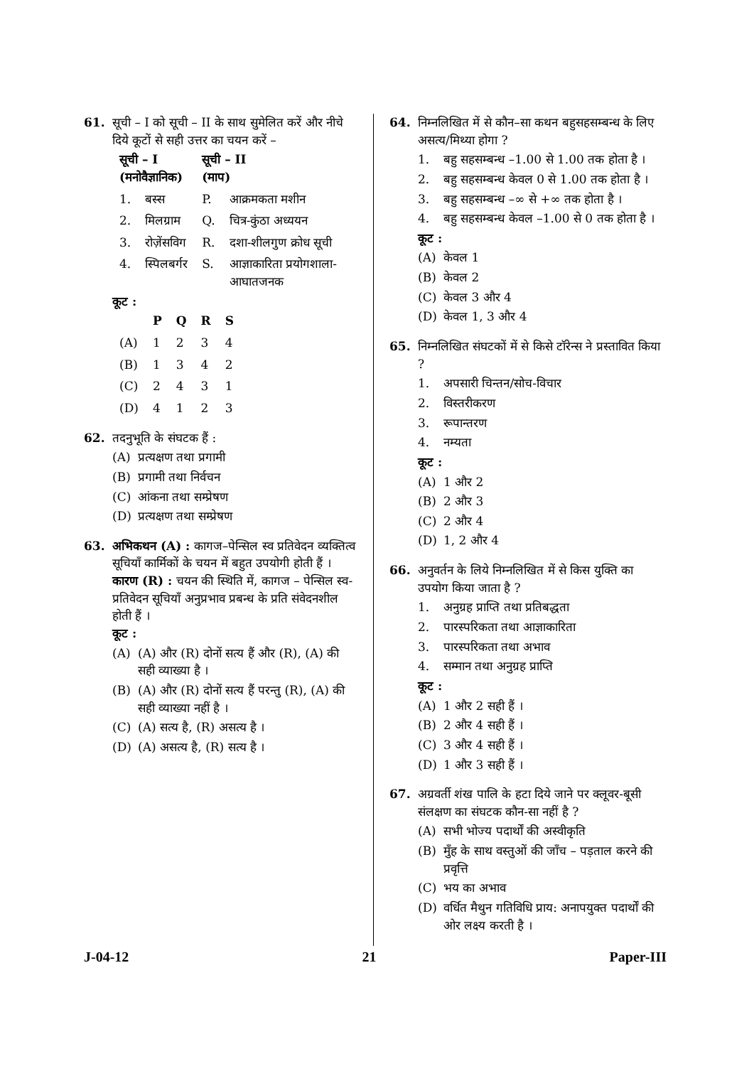61. सूची – I को सूची – II के साथ सुमेलित करें और नीचे दिये कूटों से सही उत्तर का चयन करें –
| सूची – I (मनोवैज्ञानिक) | | सूची – II (माप) | |
| --- | --- | --- | --- |
| 1. | बस्स | P. | आक्रमकता मशीन |
| 2. | मिलग्राम | Q. | चित्र-कुंठा अध्ययन |
| 3. | रोज़ेंसविग | R. | दशा-शीलगुण क्रोध सूची |
| 4. | स्पिलबर्गर | S. | आज्ञाकारिता प्रयोगशाला-आघातजनक |
कूट :
| | P | Q | R | S |
| --- | --- | --- | --- | --- |
| (A) | 1 | 2 | 3 | 4 |
| (B) | 1 | 3 | 4 | 2 |
| (C) | 2 | 4 | 3 | 1 |
| (D) | 4 | 1 | 2 | 3 |
62. तदनुभूति के संघटक हैं :
(A) प्रत्यक्षण तथा प्रगामी
(B) प्रगामी तथा निर्वचन
(C) आंकना तथा सम्प्रेषण
(D) प्रत्यक्षण तथा सम्प्रेषण
63. अभिकथन (A) : कागज–पेन्सिल स्व प्रतिवेदन व्यक्तित्व सूचियाँ कार्मिकों के चयन में बहुत उपयोगी होती हैं ।
कारण (R) : चयन की स्थिति में, कागज – पेन्सिल स्व-प्रतिवेदन सूचियाँ अनुप्रभाव प्रबन्ध के प्रति संवेदनशील होती हैं ।
कूट :
(A) (A) और (R) दोनों सत्य हैं और (R), (A) की सही व्याख्या है ।
(B) (A) और (R) दोनों सत्य हैं परन्तु (R), (A) की सही व्याख्या नहीं है ।
(C) (A) सत्य है, (R) असत्य है ।
(D) (A) असत्य है, (R) सत्य है ।
64. निम्नलिखित में से कौन–सा कथन बहुसहसम्बन्ध के लिए असत्य/मिथ्या होगा ?
1. बहु सहसम्बन्ध –1.00 से 1.00 तक होता है ।
2. बहु सहसम्बन्ध केवल 0 से 1.00 तक होता है ।
3. बहु सहसम्बन्ध –∞ से +∞ तक होता है ।
4. बहु सहसम्बन्ध केवल –1.00 से 0 तक होता है ।
कूट :
(A) केवल 1
(B) केवल 2
(C) केवल 3 और 4
(D) केवल 1, 3 और 4
65. निम्नलिखित संघटकों में से किसे टॉरेन्स ने प्रस्तावित किया ?
1. अपसारी चिन्तन/सोच-विचार
2. विस्तरीकरण
3. रूपान्तरण
4. नम्यता
कूट :
(A) 1 और 2
(B) 2 और 3
(C) 2 और 4
(D) 1, 2 और 4
66. अनुवर्तन के लिये निम्नलिखित में से किस युक्ति का उपयोग किया जाता है ?
1. अनुग्रह प्राप्ति तथा प्रतिबद्धता
2. पारस्परिकता तथा आज्ञाकारिता
3. पारस्परिकता तथा अभाव
4. सम्मान तथा अनुग्रह प्राप्ति
कूट :
(A) 1 और 2 सही हैं ।
(B) 2 और 4 सही हैं ।
(C) 3 और 4 सही हैं ।
(D) 1 और 3 सही हैं ।
67. अग्रवर्ती शंख पालि के हटा दिये जाने पर क्लूवर-बूसी संलक्षण का संघटक कौन-सा नहीं है ?
(A) सभी भोज्य पदार्थों की अस्वीकृति
(B) मुँह के साथ वस्तुओं की जाँच – पड़ताल करने की प्रवृत्ति
(C) भय का अभाव
(D) वर्धित मैथुन गतिविधि प्राय: अनापयुक्त पदार्थों की ओर लक्ष्य करती है ।
J-04-12 21 Paper-III